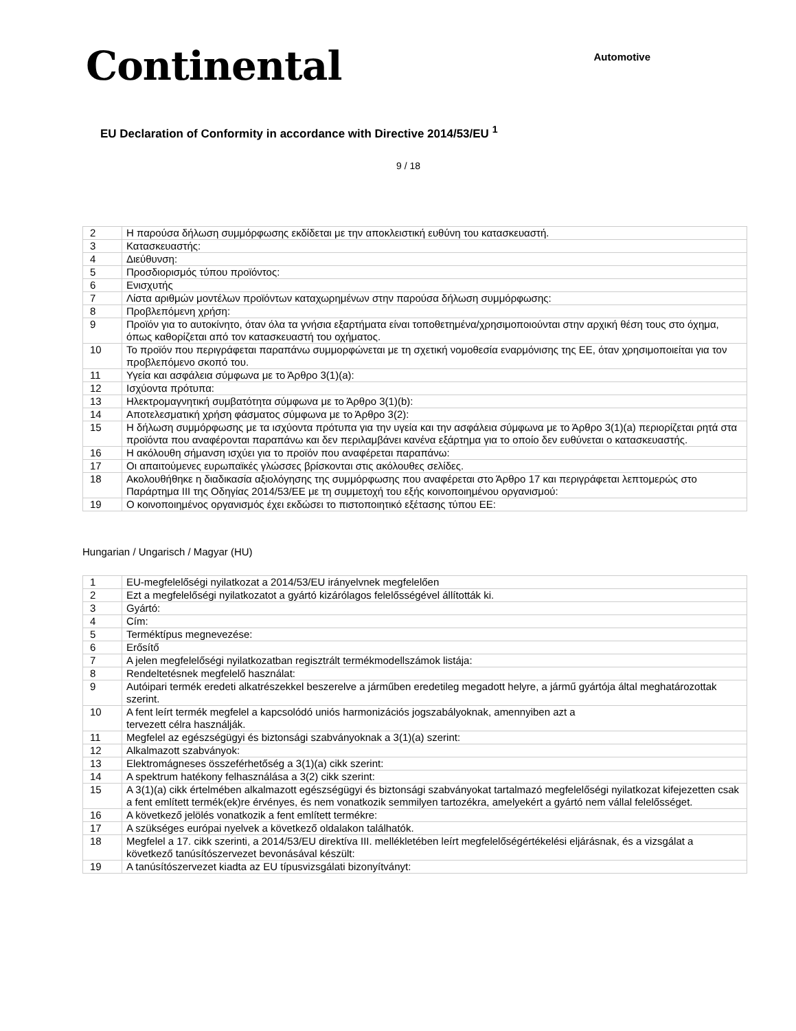Continental
Automotive
EU Declaration of Conformity in accordance with Directive 2014/53/EU <sup>1</sup>
9 / 18
| 2 | Η παρούσα δήλωση συμμόρφωσης εκδίδεται με την αποκλειστική ευθύνη του κατασκευαστή. |
| 3 | Κατασκευαστής: |
| 4 | Διεύθυνση: |
| 5 | Προσδιορισμός τύπου προϊόντος: |
| 6 | Ενισχυτής |
| 7 | Λίστα αριθμών μοντέλων προϊόντων καταχωρημένων στην παρούσα δήλωση συμμόρφωσης: |
| 8 | Προβλεπόμενη χρήση: |
| 9 | Προϊόν για το αυτοκίνητο, όταν όλα τα γνήσια εξαρτήματα είναι τοποθετημένα/χρησιμοποιούνται στην αρχική θέση τους στο όχημα, όπως καθορίζεται από τον κατασκευαστή του οχήματος. |
| 10 | Το προϊόν που περιγράφεται παραπάνω συμμορφώνεται με τη σχετική νομοθεσία εναρμόνισης της ΕΕ, όταν χρησιμοποιείται για τον προβλεπόμενο σκοπό του. |
| 11 | Υγεία και ασφάλεια σύμφωνα με το Άρθρο 3(1)(a): |
| 12 | Ισχύοντα πρότυπα: |
| 13 | Ηλεκτρομαγνητική συμβατότητα σύμφωνα με το Άρθρο 3(1)(b): |
| 14 | Αποτελεσματική χρήση φάσματος σύμφωνα με το Άρθρο 3(2): |
| 15 | Η δήλωση συμμόρφωσης με τα ισχύοντα πρότυπα για την υγεία και την ασφάλεια σύμφωνα με το Άρθρο 3(1)(a) περιορίζεται ρητά στα προϊόντα που αναφέρονται παραπάνω και δεν περιλαμβάνει κανένα εξάρτημα για το οποίο δεν ευθύνεται ο κατασκευαστής. |
| 16 | Η ακόλουθη σήμανση ισχύει για το προϊόν που αναφέρεται παραπάνω: |
| 17 | Οι απαιτούμενες ευρωπαϊκές γλώσσες βρίσκονται στις ακόλουθες σελίδες. |
| 18 | Ακολουθήθηκε η διαδικασία αξιολόγησης της συμμόρφωσης που αναφέρεται στο Άρθρο 17 και περιγράφεται λεπτομερώς στο Παράρτημα III της Οδηγίας 2014/53/ΕΕ με τη συμμετοχή του εξής κοινοποιημένου οργανισμού: |
| 19 | Ο κοινοποιημένος οργανισμός έχει εκδώσει το πιστοποιητικό εξέτασης τύπου ΕΕ: |
Hungarian / Ungarisch / Magyar (HU)
| 1 | EU-megfelelőségi nyilatkozat a 2014/53/EU irányelvnek megfelelően |
| 2 | Ezt a megfelelőségi nyilatkozatot a gyártó kizárólagos felelősségével állították ki. |
| 3 | Gyártó: |
| 4 | Cím: |
| 5 | Terméktípus megnevezése: |
| 6 | Erősítő |
| 7 | A jelen megfelelőségi nyilatkozatban regisztrált termékmodellszámok listája: |
| 8 | Rendeltetésnek megfelelő használat: |
| 9 | Autóipari termék eredeti alkatrészekkel beszerelve a járműben eredetileg megadott helyre, a jármű gyártója által meghatározottak szerint. |
| 10 | A fent leírt termék megfelel a kapcsolódó uniós harmonizációs jogszabályoknak, amennyiben azt a tervezett célra használják. |
| 11 | Megfelel az egészségügyi és biztonsági szabványoknak a 3(1)(a) szerint: |
| 12 | Alkalmazott szabványok: |
| 13 | Elektromágneses összeférhetőség a 3(1)(a) cikk szerint: |
| 14 | A spektrum hatékony felhasználása a 3(2) cikk szerint: |
| 15 | A 3(1)(a) cikk értelmében alkalmazott egészségügyi és biztonsági szabványokat tartalmazó megfelelőségi nyilatkozat kifejezetten csak a fent említett termék(ek)re érvényes, és nem vonatkozik semmilyen tartozékra, amelyekért a gyártó nem vállal felelősséget. |
| 16 | A következő jelölés vonatkozik a fent említett termékre: |
| 17 | A szükséges európai nyelvek a következő oldalakon találhatók. |
| 18 | Megfelel a 17. cikk szerinti, a 2014/53/EU direktíva III. mellékletében leírt megfelelőségértékelési eljárásnak, és a vizsgálat a következő tanúsítószervezet bevonásával készült: |
| 19 | A tanúsítószervezet kiadta az EU típusvizsgálati bizonyítványt: |